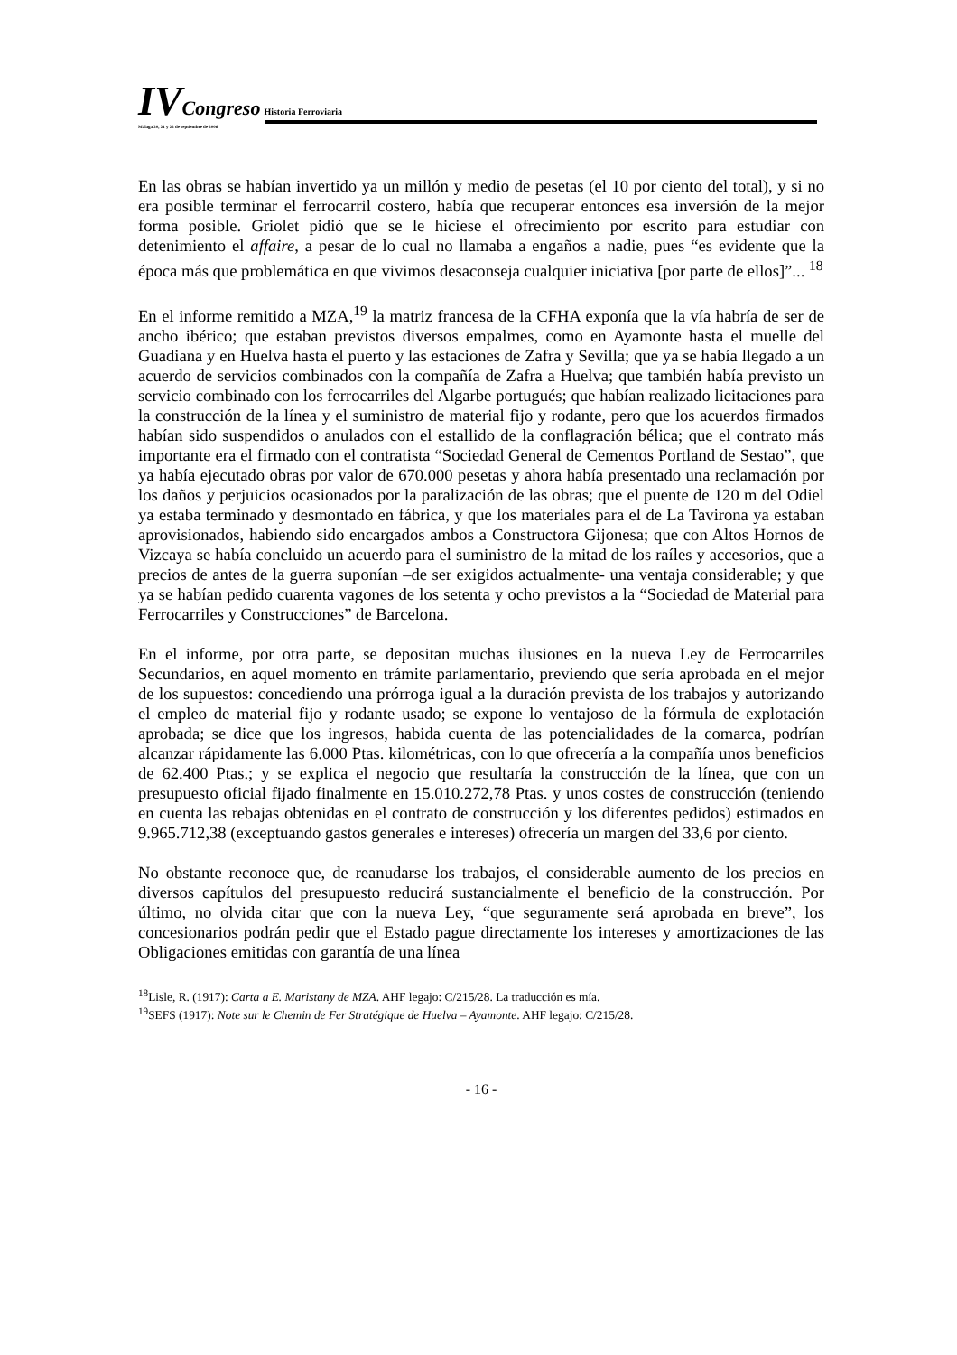IV Congreso Historia Ferroviaria
Málaga 20, 21 y 22 de septiembre de 2006
En las obras se habían invertido ya un millón y medio de pesetas (el 10 por ciento del total), y si no era posible terminar el ferrocarril costero, había que recuperar entonces esa inversión de la mejor forma posible. Griolet pidió que se le hiciese el ofrecimiento por escrito para estudiar con detenimiento el affaire, a pesar de lo cual no llamaba a engaños a nadie, pues “es evidente que la época más que problemática en que vivimos desaconseja cualquier iniciativa [por parte de ellos]”... <sup>18</sup>
En el informe remitido a MZA,<sup>19</sup> la matriz francesa de la CFHA exponía que la vía habría de ser de ancho ibérico; que estaban previstos diversos empalmes, como en Ayamonte hasta el muelle del Guadiana y en Huelva hasta el puerto y las estaciones de Zafra y Sevilla; que ya se había llegado a un acuerdo de servicios combinados con la compañía de Zafra a Huelva; que también había previsto un servicio combinado con los ferrocarriles del Algarbe portugués; que habían realizado licitaciones para la construcción de la línea y el suministro de material fijo y rodante, pero que los acuerdos firmados habían sido suspendidos o anulados con el estallido de la conflagración bélica; que el contrato más importante era el firmado con el contratista “Sociedad General de Cementos Portland de Sestao”, que ya había ejecutado obras por valor de 670.000 pesetas y ahora había presentado una reclamación por los daños y perjuicios ocasionados por la paralización de las obras; que el puente de 120 m del Odiel ya estaba terminado y desmontado en fábrica, y que los materiales para el de La Tavirona ya estaban aprovisionados, habiendo sido encargados ambos a Constructora Gijonesa; que con Altos Hornos de Vizcaya se había concluido un acuerdo para el suministro de la mitad de los raíles y accesorios, que a precios de antes de la guerra suponían –de ser exigidos actualmente- una ventaja considerable; y que ya se habían pedido cuarenta vagones de los setenta y ocho previstos a la “Sociedad de Material para Ferrocarriles y Construcciones” de Barcelona.
En el informe, por otra parte, se depositan muchas ilusiones en la nueva Ley de Ferrocarriles Secundarios, en aquel momento en trámite parlamentario, previendo que sería aprobada en el mejor de los supuestos: concediendo una prórroga igual a la duración prevista de los trabajos y autorizando el empleo de material fijo y rodante usado; se expone lo ventajoso de la fórmula de explotación aprobada; se dice que los ingresos, habida cuenta de las potencialidades de la comarca, podrían alcanzar rápidamente las 6.000 Ptas. kilométricas, con lo que ofrecería a la compañía unos beneficios de 62.400 Ptas.; y se explica el negocio que resultaría la construcción de la línea, que con un presupuesto oficial fijado finalmente en 15.010.272,78 Ptas. y unos costes de construcción (teniendo en cuenta las rebajas obtenidas en el contrato de construcción y los diferentes pedidos) estimados en 9.965.712,38 (exceptuando gastos generales e intereses) ofrecería un margen del 33,6 por ciento.
No obstante reconoce que, de reanudarse los trabajos, el considerable aumento de los precios en diversos capítulos del presupuesto reducirá sustancialmente el beneficio de la construcción. Por último, no olvida citar que con la nueva Ley, “que seguramente será aprobada en breve”, los concesionarios podrán pedir que el Estado pague directamente los intereses y amortizaciones de las Obligaciones emitidas con garantía de una línea
<sup>18</sup> Lisle, R. (1917): Carta a E. Maristany de MZA. AHF legajo: C/215/28. La traducción es mía.
<sup>19</sup>SEFS (1917): Note sur le Chemin de Fer Stratégique de Huelva – Ayamonte. AHF legajo: C/215/28.
- 16 -